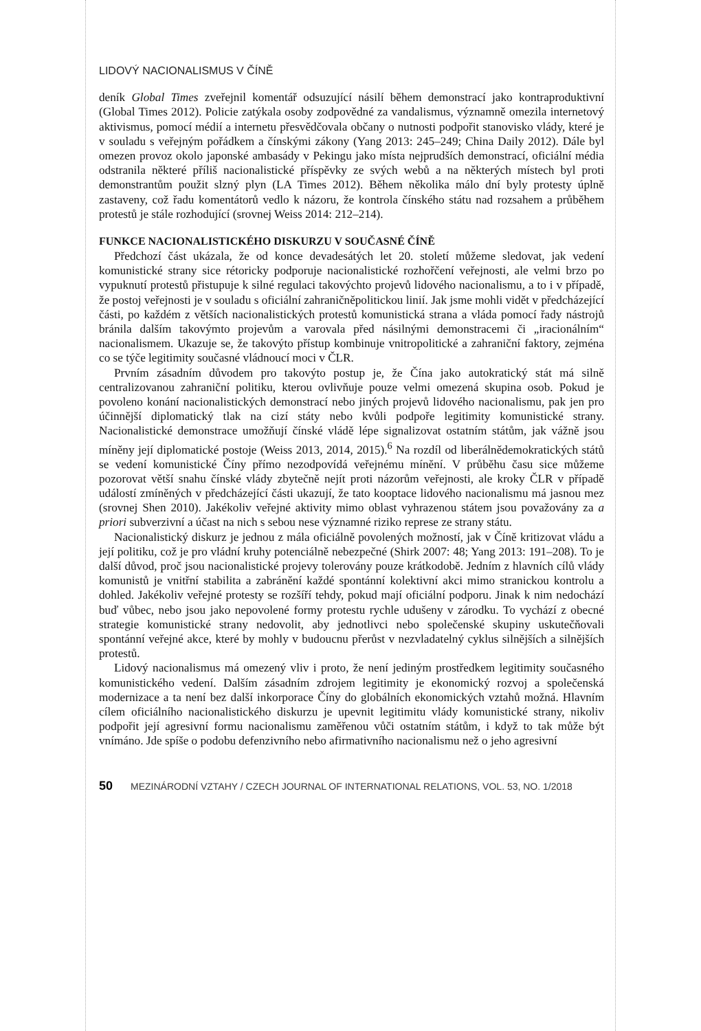LIDOVÝ NACIONALISMUS V ČÍNĚ
deník Global Times zveřejnil komentář odsuzující násilí během demonstrací jako kontraproduktivní (Global Times 2012). Policie zatýkala osoby zodpovědné za vandalismus, významně omezila internetový aktivismus, pomocí médií a internetu přesvědčovala občany o nutnosti podpořit stanovisko vlády, které je v souladu s veřejným pořádkem a čínskými zákony (Yang 2013: 245–249; China Daily 2012). Dále byl omezen provoz okolo japonské ambasády v Pekingu jako místa nejprudších demonstrací, oficiální média odstranila některé příliš nacionalistické příspěvky ze svých webů a na některých místech byl proti demonstrantům použit slzný plyn (LA Times 2012). Během několika málo dní byly protesty úplně zastaveny, což řadu komentátorů vedlo k názoru, že kontrola čínského státu nad rozsahem a průběhem protestů je stále rozhodující (srovnej Weiss 2014: 212–214).
FUNKCE NACIONALISTICKÉHO DISKURZU V SOUČASNÉ ČÍNĚ
Předchozí část ukázala, že od konce devadesátých let 20. století můžeme sledovat, jak vedení komunistické strany sice rétoricky podporuje nacionalistické rozhořčení veřejnosti, ale velmi brzo po vypuknutí protestů přistupuje k silné regulaci takovýchto projevů lidového nacionalismu, a to i v případě, že postoj veřejnosti je v souladu s oficiální zahraničněpolitickou linií. Jak jsme mohli vidět v předcházející části, po každém z větších nacionalistických protestů komunistická strana a vláda pomocí řady nástrojů bránila dalším takovýmto projevům a varovala před násilnými demonstracemi či „iracionálním“ nacionalismem. Ukazuje se, že takovýto přístup kombinuje vnitropolitické a zahraniční faktory, zejména co se týče legitimity současné vládnoucí moci v ČLR.
Prvním zásadním důvodem pro takovýto postup je, že Čína jako autokratický stát má silně centralizovanou zahraniční politiku, kterou ovlivňuje pouze velmi omezená skupina osob. Pokud je povoleno konání nacionalistických demonstrací nebo jiných projevů lidového nacionalismu, pak jen pro účinnější diplomatický tlak na cizí státy nebo kvůli podpoře legitimity komunistické strany. Nacionalistické demonstrace umožňují čínské vládě lépe signalizovat ostatním státům, jak vážně jsou míněny její diplomatické postoje (Weiss 2013, 2014, 2015).<sup>6</sup> Na rozdíl od liberálnědemokratických států se vedení komunistické Číny přímo nezodpovídá veřejnému mínění. V průběhu času sice můžeme pozorovat větší snahu čínské vlády zbytečně nejít proti názorům veřejnosti, ale kroky ČLR v případě událostí zmíněných v předcházející části ukazují, že tato kooptace lidového nacionalismu má jasnou mez (srovnej Shen 2010). Jakékoliv veřejné aktivity mimo oblast vyhrazenou státem jsou považovány za a priori subverzivní a účast na nich s sebou nese významné riziko represe ze strany státu.
Nacionalistický diskurz je jednou z mála oficiálně povolených možností, jak v Číně kritizovat vládu a její politiku, což je pro vládní kruhy potenciálně nebezpečné (Shirk 2007: 48; Yang 2013: 191–208). To je další důvod, proč jsou nacionalistické projevy tolerovány pouze krátkodobě. Jedním z hlavních cílů vlády komunistů je vnitřní stabilita a zabránění každé spontánní kolektivní akci mimo stranickou kontrolu a dohled. Jakékoliv veřejné protesty se rozšíří tehdy, pokud mají oficiální podporu. Jinak k nim nedochází buď vůbec, nebo jsou jako nepovolené formy protestu rychle udušeny v zárodku. To vychází z obecné strategie komunistické strany nedovolit, aby jednotlivci nebo společenské skupiny uskutečňovali spontánní veřejné akce, které by mohly v budoucnu přerůst v nezvladatelný cyklus silnějších a silnějších protestů.
Lidový nacionalismus má omezený vliv i proto, že není jediným prostředkem legitimity současného komunistického vedení. Dalším zásadním zdrojem legitimity je ekonomický rozvoj a společenská modernizace a ta není bez další inkorporace Číny do globálních ekonomických vztahů možná. Hlavním cílem oficiálního nacionalistického diskurzu je upevnit legitimitu vlády komunistické strany, nikoliv podpořit její agresivní formu nacionalismu zaměřenou vůči ostatním státům, i když to tak může být vnímáno. Jde spíše o podobu defenzivního nebo afirmativního nacionalismu než o jeho agresivní
50 MEZINÁRODNÍ VZTAHY / CZECH JOURNAL OF INTERNATIONAL RELATIONS, VOL. 53, NO. 1/2018